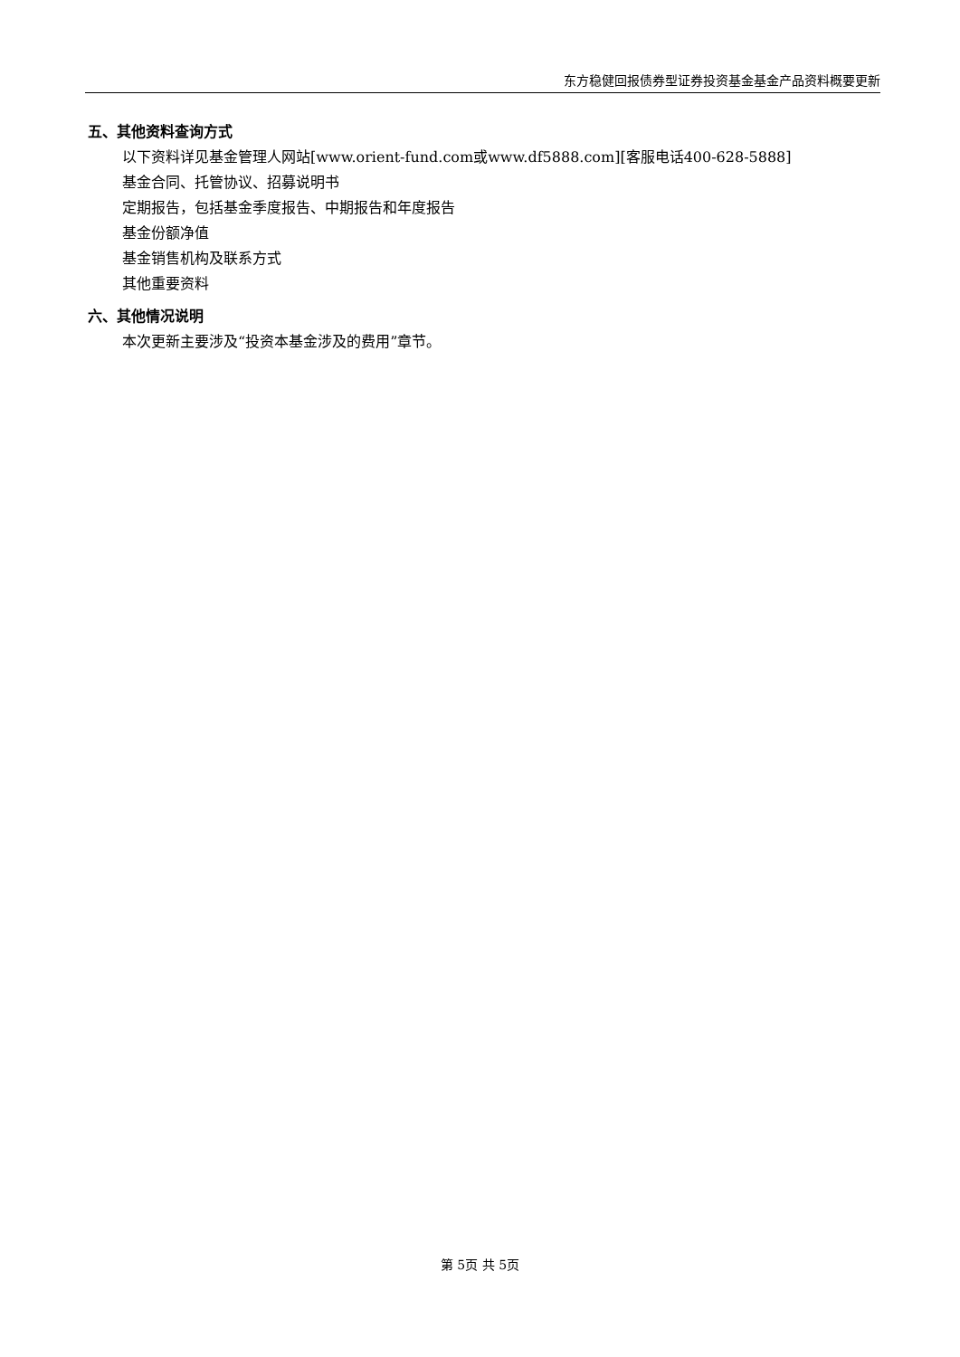东方稳健回报债券型证券投资基金基金产品资料概要更新
五、其他资料查询方式
以下资料详见基金管理人网站[www.orient-fund.com或www.df5888.com][客服电话400-628-5888]
基金合同、托管协议、招募说明书
定期报告，包括基金季度报告、中期报告和年度报告
基金份额净值
基金销售机构及联系方式
其他重要资料
六、其他情况说明
本次更新主要涉及“投资本基金涉及的费用”章节。
第 5页 共 5页